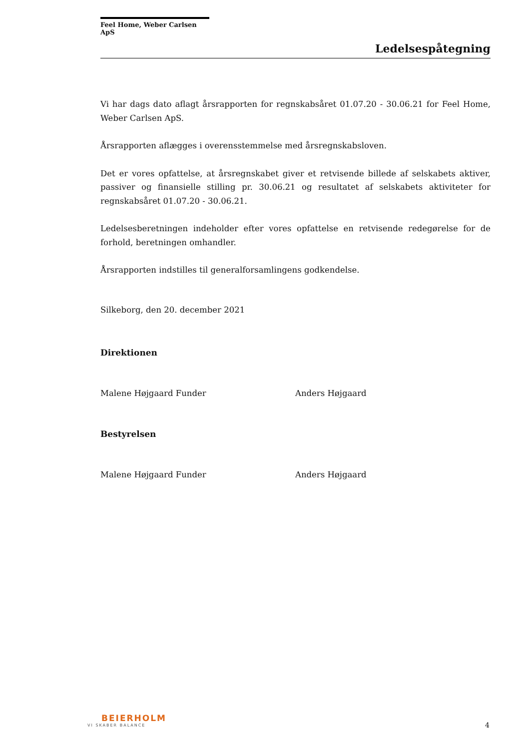Feel Home, Weber Carlsen ApS
Ledelsespåtegning
Vi har dags dato aflagt årsrapporten for regnskabsåret 01.07.20 - 30.06.21 for Feel Home, Weber Carlsen ApS.
Årsrapporten aflægges i overensstemmelse med årsregnskabsloven.
Det er vores opfattelse, at årsregnskabet giver et retvisende billede af selskabets aktiver, passiver og finansielle stilling pr. 30.06.21 og resultatet af selskabets aktiviteter for regnskabsåret 01.07.20 - 30.06.21.
Ledelsesberetningen indeholder efter vores opfattelse en retvisende redegørelse for de forhold, beretningen omhandler.
Årsrapporten indstilles til generalforsamlingens godkendelse.
Silkeborg, den 20. december 2021
Direktionen
Malene Højgaard Funder Anders Højgaard
Bestyrelsen
Malene Højgaard Funder Anders Højgaard
BEIERHOLM
VI SKABER BALANCE
4